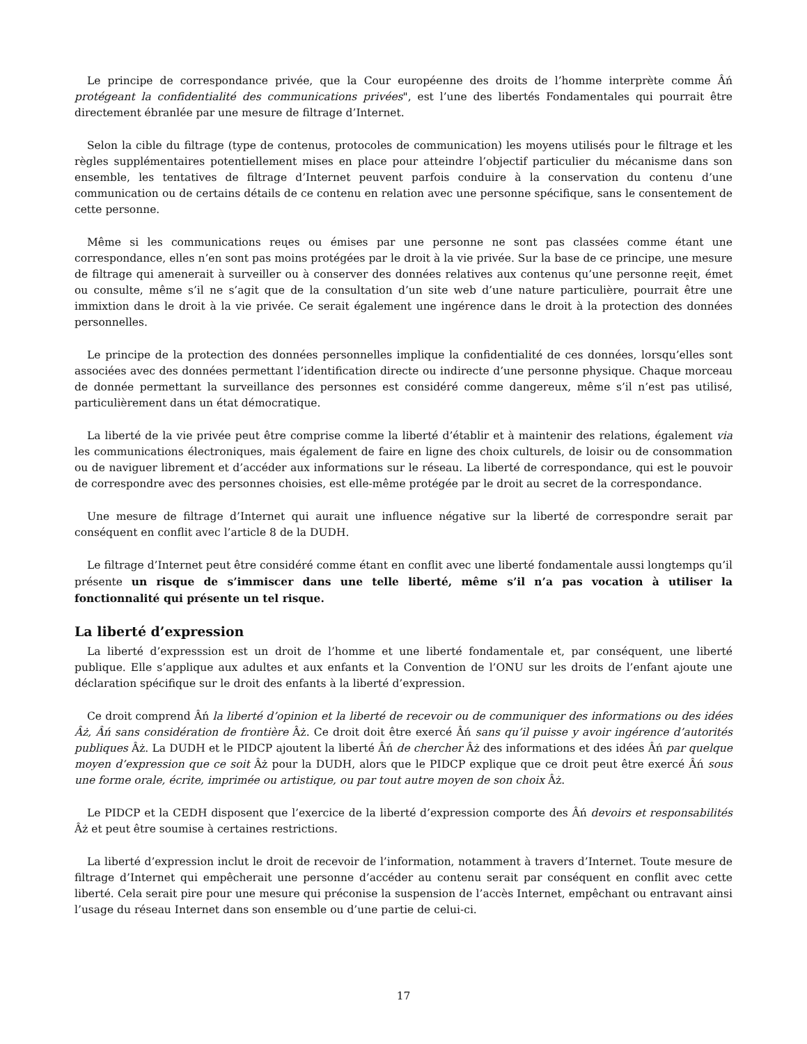Le principe de correspondance privée, que la Cour européenne des droits de l’homme interprète comme Âń protégeant la confidentialité des communications privées", est l’une des libertés Fondamentales qui pourrait être directement ébranlée par une mesure de filtrage d’Internet.
Selon la cible du filtrage (type de contenus, protocoles de communication) les moyens utilisés pour le filtrage et les règles supplémentaires potentiellement mises en place pour atteindre l’objectif particulier du mécanisme dans son ensemble, les tentatives de filtrage d’Internet peuvent parfois conduire à la conservation du contenu d’une communication ou de certains détails de ce contenu en relation avec une personne spécifique, sans le consentement de cette personne.
Même si les communications reųes ou émises par une personne ne sont pas classées comme étant une correspondance, elles n’en sont pas moins protégées par le droit à la vie privée. Sur la base de ce principe, une mesure de filtrage qui amenerait à surveiller ou à conserver des données relatives aux contenus qu’une personne reęit, émet ou consulte, même s’il ne s’agit que de la consultation d’un site web d’une nature particulière, pourrait être une immixtion dans le droit à la vie privée. Ce serait également une ingérence dans le droit à la protection des données personnelles.
Le principe de la protection des données personnelles implique la confidentialité de ces données, lorsqu’elles sont associées avec des données permettant l’identification directe ou indirecte d’une personne physique. Chaque morceau de donnée permettant la surveillance des personnes est considéré comme dangereux, même s’il n’est pas utilisé, particulièrement dans un état démocratique.
La liberté de la vie privée peut être comprise comme la liberté d’établir et à maintenir des relations, également via les communications électroniques, mais également de faire en ligne des choix culturels, de loisir ou de consommation ou de naviguer librement et d’accéder aux informations sur le réseau. La liberté de correspondance, qui est le pouvoir de correspondre avec des personnes choisies, est elle-même protégée par le droit au secret de la correspondance.
Une mesure de filtrage d’Internet qui aurait une influence négative sur la liberté de correspondre serait par conséquent en conflit avec l’article 8 de la DUDH.
Le filtrage d’Internet peut être considéré comme étant en conflit avec une liberté fondamentale aussi longtemps qu’il présente un risque de s’immiscer dans une telle liberté, même s’il n’a pas vocation à utiliser la fonctionnalité qui présente un tel risque.
La liberté d’expression
La liberté d’expresssion est un droit de l’homme et une liberté fondamentale et, par conséquent, une liberté publique. Elle s’applique aux adultes et aux enfants et la Convention de l’ONU sur les droits de l’enfant ajoute une déclaration spécifique sur le droit des enfants à la liberté d’expression.
Ce droit comprend Âń la liberté d’opinion et la liberté de recevoir ou de communiquer des informations ou des idées Âż, Âń sans considération de frontière Âż. Ce droit doit être exercé Âń sans qu’il puisse y avoir ingérence d’autorités publiques Âż. La DUDH et le PIDCP ajoutent la liberté Âń de chercher Âż des informations et des idées Âń par quelque moyen d’expression que ce soit Âż pour la DUDH, alors que le PIDCP explique que ce droit peut être exercé Âń sous une forme orale, écrite, imprimée ou artistique, ou par tout autre moyen de son choix Âż.
Le PIDCP et la CEDH disposent que l’exercice de la liberté d’expression comporte des Âń devoirs et responsabilités Âż et peut être soumise à certaines restrictions.
La liberté d’expression inclut le droit de recevoir de l’information, notamment à travers d’Internet. Toute mesure de filtrage d’Internet qui empêcherait une personne d’accéder au contenu serait par conséquent en conflit avec cette liberté. Cela serait pire pour une mesure qui préconise la suspension de l’accès Internet, empêchant ou entravant ainsi l’usage du réseau Internet dans son ensemble ou d’une partie de celui-ci.
17